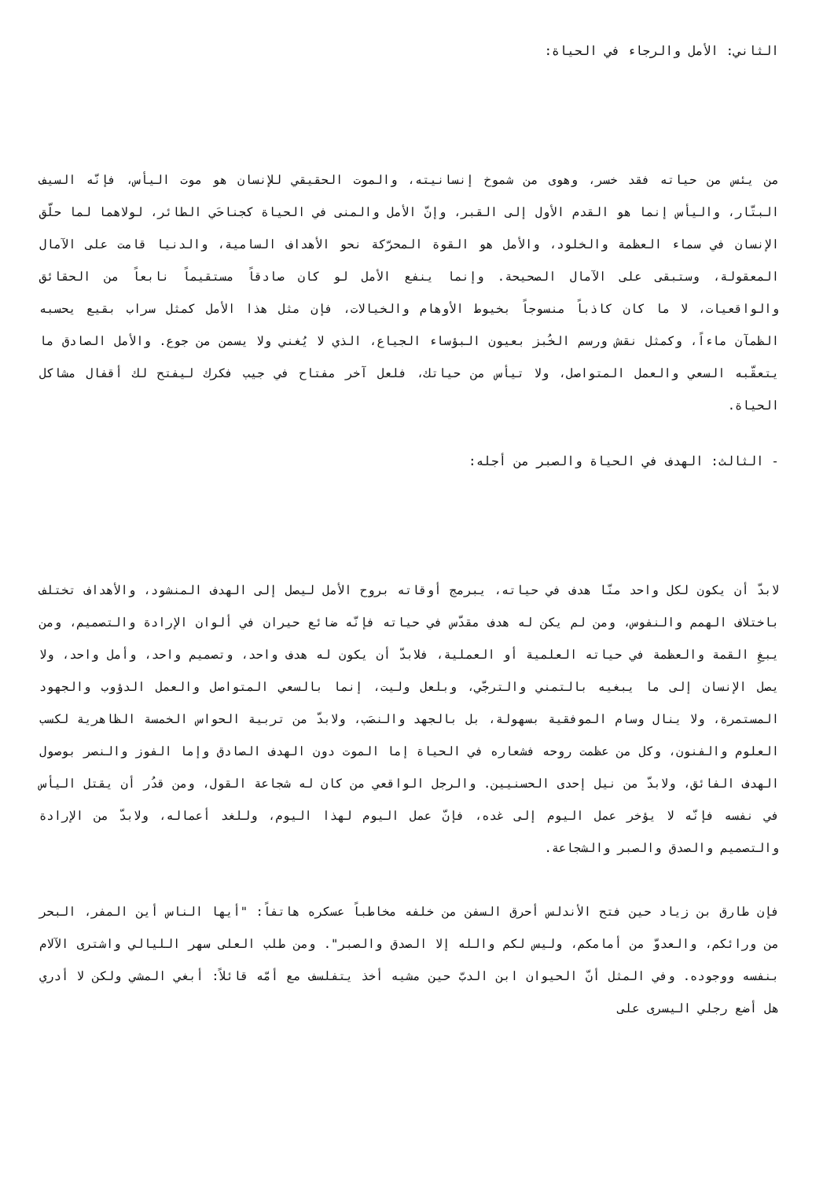الثاني: الأمل والرجاء في الحياة:
من يئس من حياته فقد خسر، وهوى من شموخ إنسانيته، والموت الحقيقي للإنسان هو موت اليأس، فإنّه السيف البتّار، واليأس إنما هو القدم الأول إلى القبر، وإنّ الأمل والمنى في الحياة كجناحَي الطائر، لولاهما لما حلّق الإنسان في سماء العظمة والخلود، والأمل هو القوة المحرّكة نحو الأهداف السامية، والدنيا قامت على الآمال المعقولة، وستبقى على الآمال الصحيحة. وإنما ينفع الأمل لو كان صادقاً مستقيماً نابعاً من الحقائق والواقعيات، لا ما كان كاذباً منسوجاً بخيوط الأوهام والخيالات، فإن مثل هذا الأمل كمثل سراب بقيع يحسبه الظمآن ماءاً، وكمثل نقش ورسم الخُبز بعيون البؤساء الجياع، الذي لا يُغني ولا يسمن من جوع. والأمل الصادق ما يتعقّبه السعي والعمل المتواصل، ولا تيأس من حياتك، فلعل آخر مفتاح في جيب فكرك ليفتح لك أقفال مشاكل الحياة.
- الثالث: الهدف في الحياة والصبر من أجله:
لابدّ أن يكون لكل واحد منّا هدف في حياته، يبرمج أوقاته بروح الأمل ليصل إلى الهدف المنشود، والأهداف تختلف باختلاف الهمم والنفوس، ومن لم يكن له هدف مقدّس في حياته فإنّه ضائع حيران في ألوان الإرادة والتصميم، ومن يبغِ القمة والعظمة في حياته العلمية أو العملية، فلابدّ أن يكون له هدف واحد، وتصميم واحد، وأمل واحد، ولا يصل الإنسان إلى ما يبغيه بالتمني والترجّي، وبلعل وليت، إنما بالسعي المتواصل والعمل الدؤوب والجهود المستمرة، ولا ينال وسام الموفقية بسهولة، بل بالجهد والنصَب، ولابدّ من تربية الحواس الخمسة الظاهرية لكسب العلوم والفنون، وكل من عظمت روحه فشعاره في الحياة إما الموت دون الهدف الصادق وإما الفوز والنصر بوصول الهدف الفائق، ولابدّ من نيل إحدى الحسنيين. والرجل الواقعي من كان له شجاعة القول، ومن قدُر أن يقتل اليأس في نفسه فإنّه لا يؤخر عمل اليوم إلى غده، فإنّ عمل اليوم لهذا اليوم، وللغد أعماله، ولابدّ من الإرادة والتصميم والصدق والصبر والشجاعة.
فإن طارق بن زياد حين فتح الأندلس أحرق السفن من خلفه مخاطباً عسكره هاتفاً: "أيها الناس أين المفر، البحر من ورائكم، والعدوّ من أمامكم، وليس لكم والله إلا الصدق والصبر". ومن طلب العلى سهر الليالي واشترى الآلام بنفسه ووجوده. وفي المثل أنّ الحيوان ابن الدبّ حين مشيه أخذ يتفلسف مع أمّه قائلاً: أبغي المشي ولكن لا أدري هل أضع رجلي اليسرى على